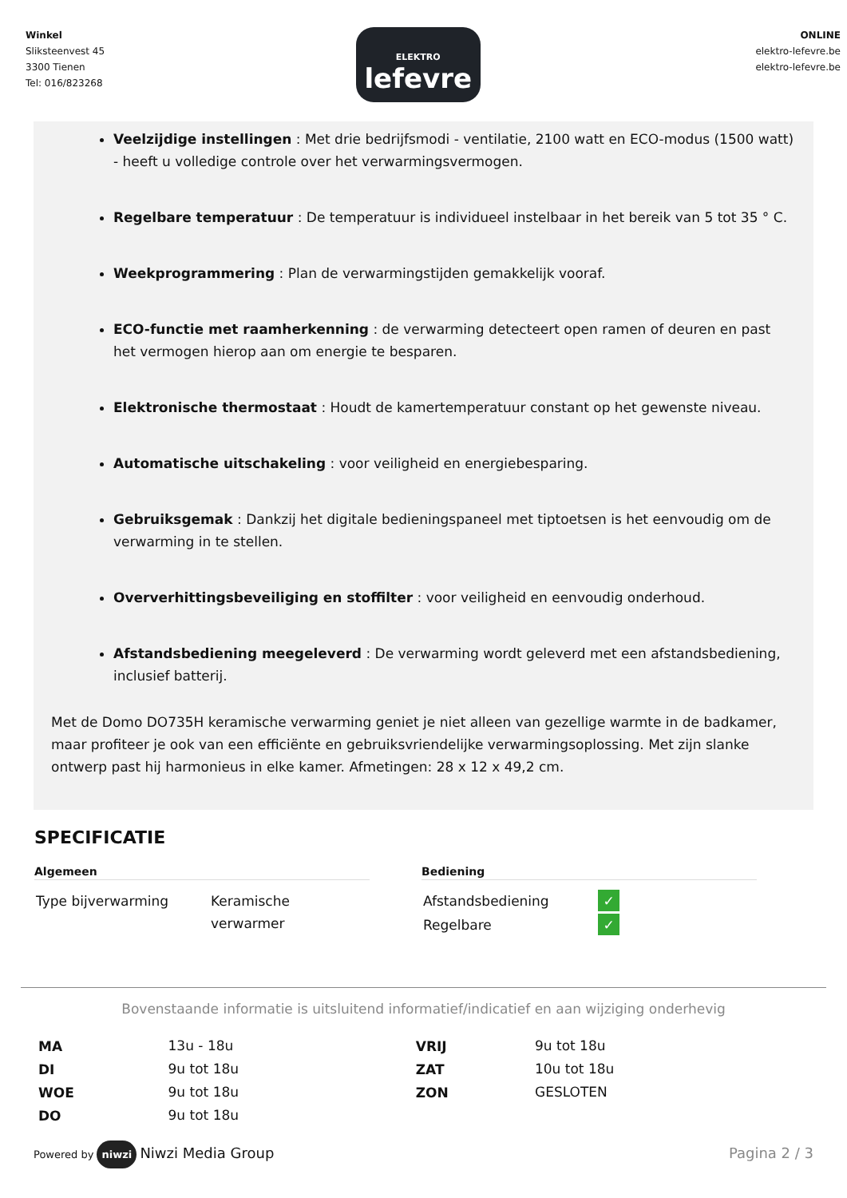Winkel
Sliksteenvest 45
3300 Tienen
Tel: 016/823268
ELEKTRO
lefevre
ONLINE
elektro-lefevre.be
elektro-lefevre.be
Veelzijdige instellingen : Met drie bedrijfsmodi - ventilatie, 2100 watt en ECO-modus (1500 watt) - heeft u volledige controle over het verwarmingsvermogen.
Regelbare temperatuur : De temperatuur is individueel instelbaar in het bereik van 5 tot 35 ° C.
Weekprogrammering : Plan de verwarmingstijden gemakkelijk vooraf.
ECO-functie met raamherkenning : de verwarming detecteert open ramen of deuren en past het vermogen hierop aan om energie te besparen.
Elektronische thermostaat : Houdt de kamertemperatuur constant op het gewenste niveau.
Automatische uitschakeling : voor veiligheid en energiebesparing.
Gebruiksgemak : Dankzij het digitale bedieningspaneel met tiptoetsen is het eenvoudig om de verwarming in te stellen.
Oververhittingsbeveiliging en stoffilter : voor veiligheid en eenvoudig onderhoud.
Afstandsbediening meegeleverd : De verwarming wordt geleverd met een afstandsbediening, inclusief batterij.
Met de Domo DO735H keramische verwarming geniet je niet alleen van gezellige warmte in de badkamer, maar profiteer je ook van een efficiënte en gebruiksvriendelijke verwarmingsoplossing. Met zijn slanke ontwerp past hij harmonieus in elke kamer. Afmetingen: 28 x 12 x 49,2 cm.
SPECIFICATIE
Algemeen
| Type bijverwarming | Keramische verwarmer |
Bediening
| Afstandsbediening | ✓ |
| Regelbare | ✓ |
Bovenstaande informatie is uitsluitend informatief/indicatief en aan wijziging onderhevig
| MA | 13u - 18u | VRIJ | 9u tot 18u |
| DI | 9u tot 18u | ZAT | 10u tot 18u |
| WOE | 9u tot 18u | ZON | GESLOTEN |
| DO | 9u tot 18u | | |
Powered by niwzi Niwzi Media Group
Pagina 2 / 3